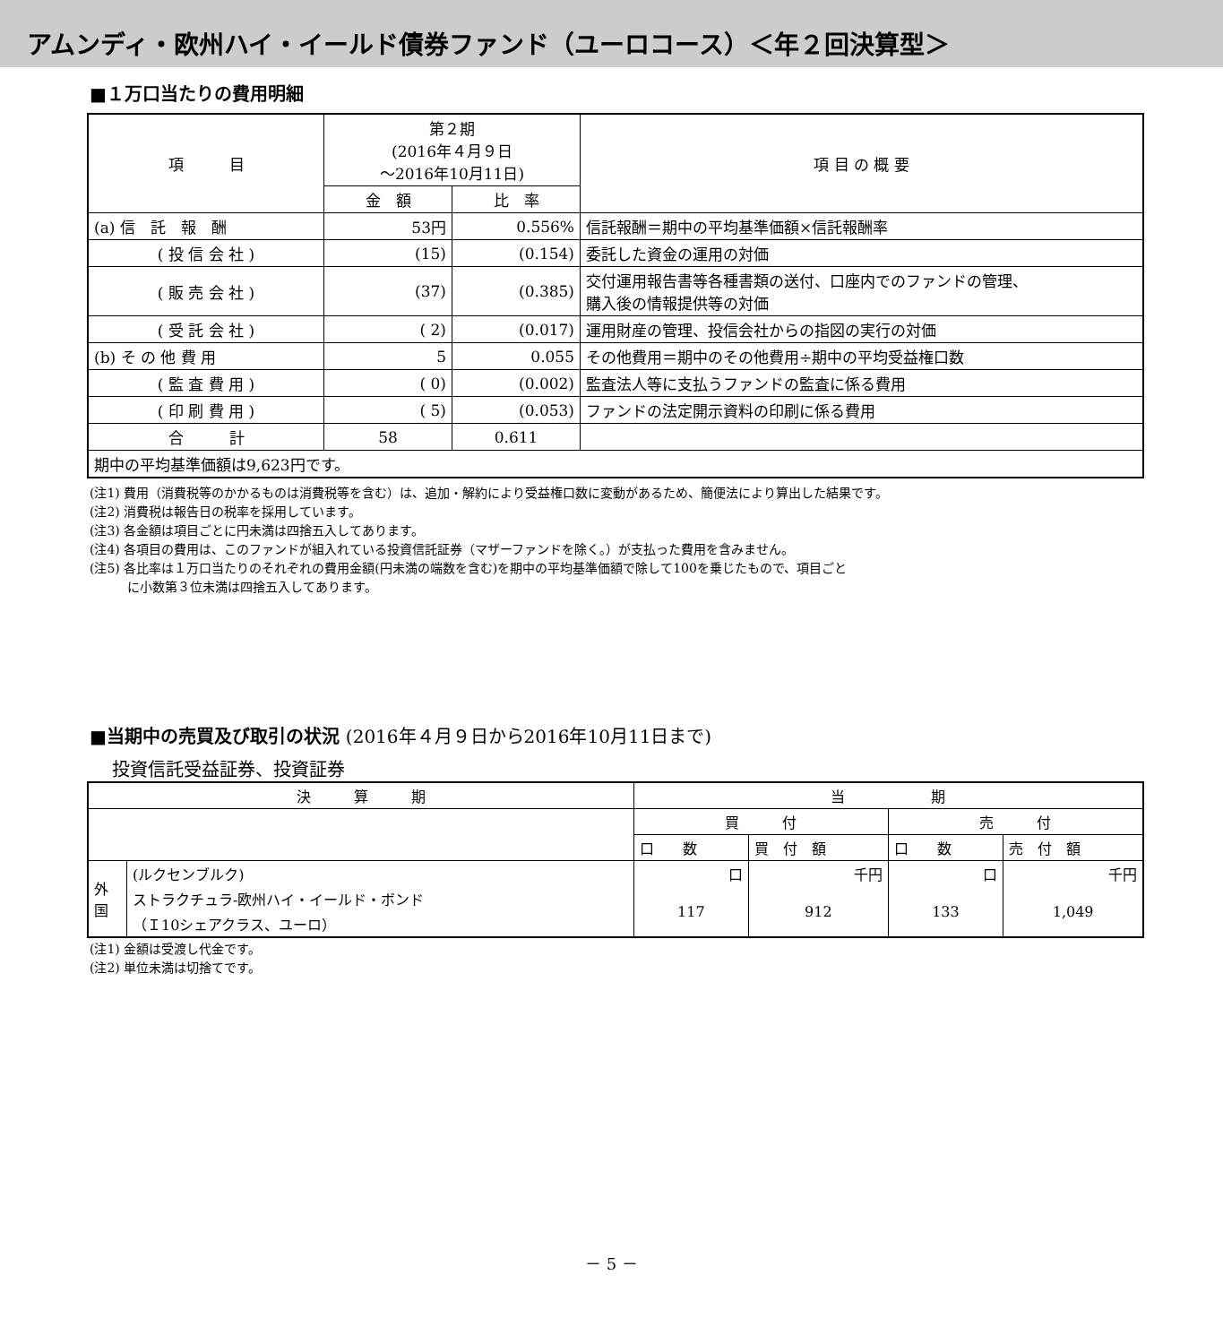アムンディ・欧州ハイ・イールド債券ファンド（ユーロコース）＜年２回決算型＞
■１万口当たりの費用明細
| 項 目 | 第２期 (2016年４月９日 ～2016年10月11日) | | 項 目 の 概 要 |
| --- | --- | --- | --- |
| | 金 額 | 比 率 | |
| (a) 信 託 報 酬 | 53円 | 0.556% | 信託報酬＝期中の平均基準価額×信託報酬率 |
| ( 投 信 会 社 ) | (15) | (0.154) | 委託した資金の運用の対価 |
| ( 販 売 会 社 ) | (37) | (0.385) | 交付運用報告書等各種書類の送付、口座内でのファンドの管理、 購入後の情報提供等の対価 |
| ( 受 託 会 社 ) | ( 2) | (0.017) | 運用財産の管理、投信会社からの指図の実行の対価 |
| (b) そ の 他 費 用 | 5 | 0.055 | その他費用＝期中のその他費用÷期中の平均受益権口数 |
| ( 監 査 費 用 ) | ( 0) | (0.002) | 監査法人等に支払うファンドの監査に係る費用 |
| ( 印 刷 費 用 ) | ( 5) | (0.053) | ファンドの法定開示資料の印刷に係る費用 |
| 合 計 | 58 | 0.611 | |
| 期中の平均基準価額は9,623円です。 | | | |
(注1) 費用（消費税等のかかるものは消費税等を含む）は、追加・解約により受益権口数に変動があるため、簡便法により算出した結果です。
(注2) 消費税は報告日の税率を採用しています。
(注3) 各金額は項目ごとに円未満は四捨五入してあります。
(注4) 各項目の費用は、このファンドが組入れている投資信託証券（マザーファンドを除く。）が支払った費用を含みません。
(注5) 各比率は１万口当たりのそれぞれの費用金額(円未満の端数を含む)を期中の平均基準価額で除して100を乗じたもので、項目ごと
　　　に小数第３位未満は四捨五入してあります。
■当期中の売買及び取引の状況 (2016年４月９日から2016年10月11日まで)
投資信託受益証券、投資証券
| 決 算 期 | | 当 期 | | | |
| | | 買 付 | | 売 付 | |
| | | 口 数 | 買 付 額 | 口 数 | 売 付 額 |
| 外 国 | (ルクセンブルク) | 口 | 千円 | 口 | 千円 |
| | ストラクチュラ-欧州ハイ・イールド・ボンド （Ｉ10シェアクラス、ユーロ） | 117 | 912 | 133 | 1,049 |
(注1) 金額は受渡し代金です。
(注2) 単位未満は切捨てです。
－ 5 －